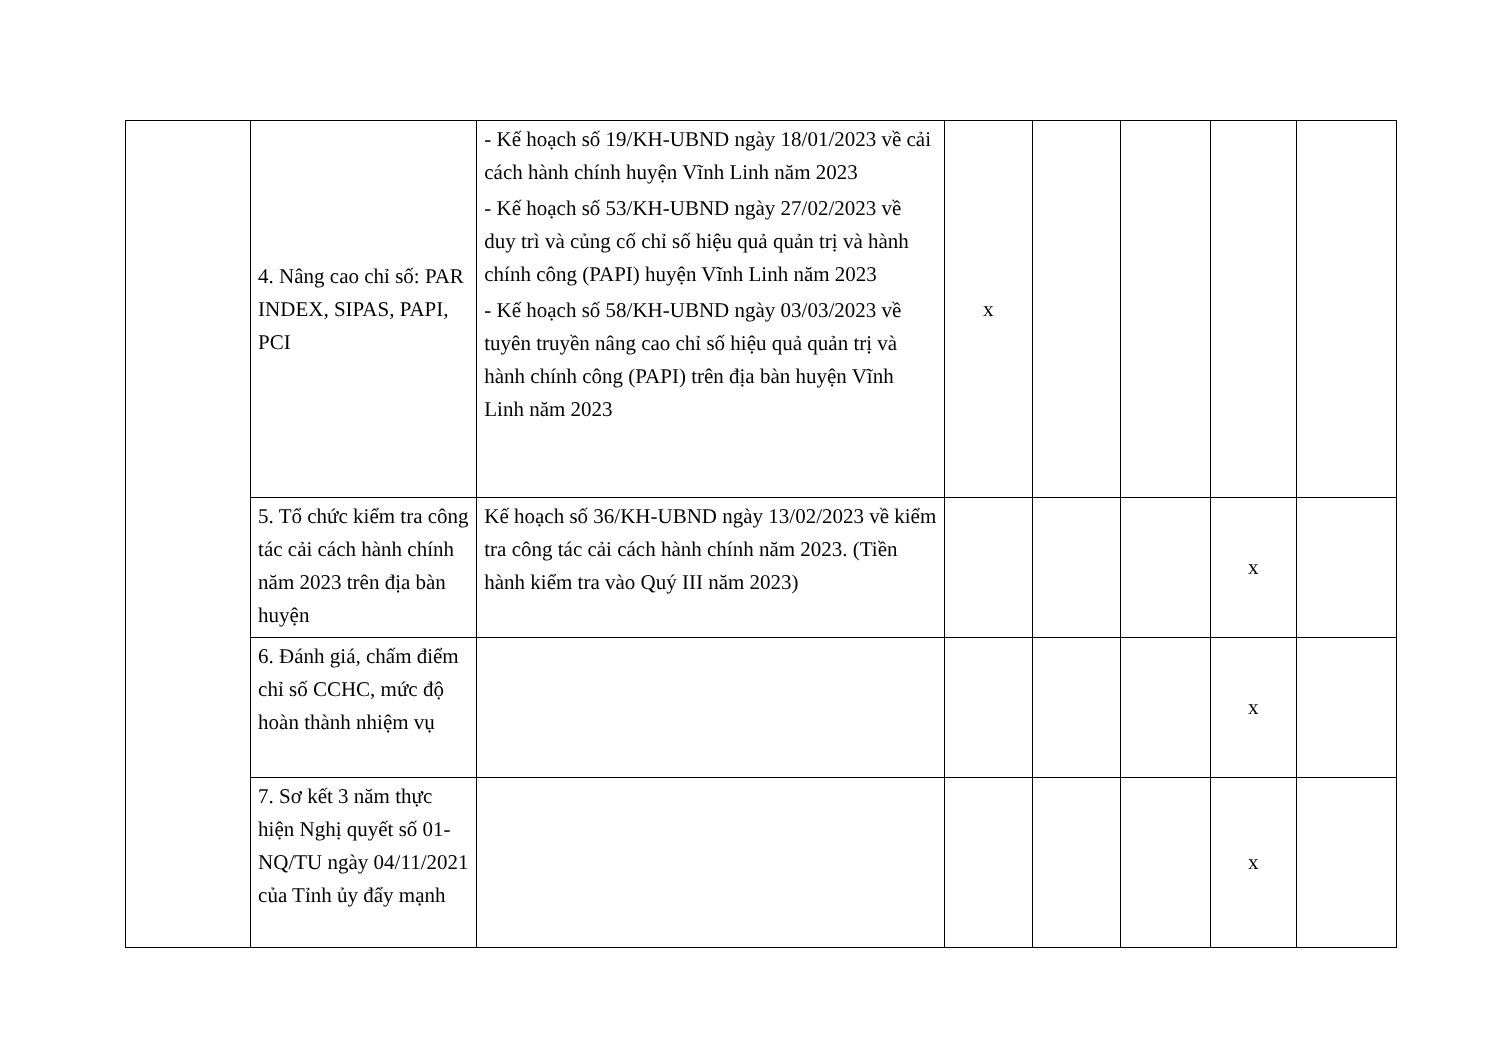| | 4. Nâng cao chỉ số: PAR INDEX, SIPAS, PAPI, PCI | - Kế hoạch số 19/KH-UBND ngày 18/01/2023 về cải cách hành chính huyện Vĩnh Linh năm 2023 - Kế hoạch số 53/KH-UBND ngày 27/02/2023 về duy trì và củng cố chỉ số hiệu quả quản trị và hành chính công (PAPI) huyện Vĩnh Linh năm 2023 - Kế hoạch số 58/KH-UBND ngày 03/03/2023 về tuyên truyền nâng cao chỉ số hiệu quả quản trị và hành chính công (PAPI) trên địa bàn huyện Vĩnh Linh năm 2023 | x | | | | |
| | 5. Tổ chức kiểm tra công tác cải cách hành chính năm 2023 trên địa bàn huyện | Kế hoạch số 36/KH-UBND ngày 13/02/2023 về kiểm tra công tác cải cách hành chính năm 2023. (Tiền hành kiểm tra vào Quý III năm 2023) | | | | x | |
| | 6. Đánh giá, chấm điểm chỉ số CCHC, mức độ hoàn thành nhiệm vụ | | | | | x | |
| | 7. Sơ kết 3 năm thực hiện Nghị quyết số 01-NQ/TU ngày 04/11/2021 của Tỉnh ủy đẩy mạnh | | | | | x | |